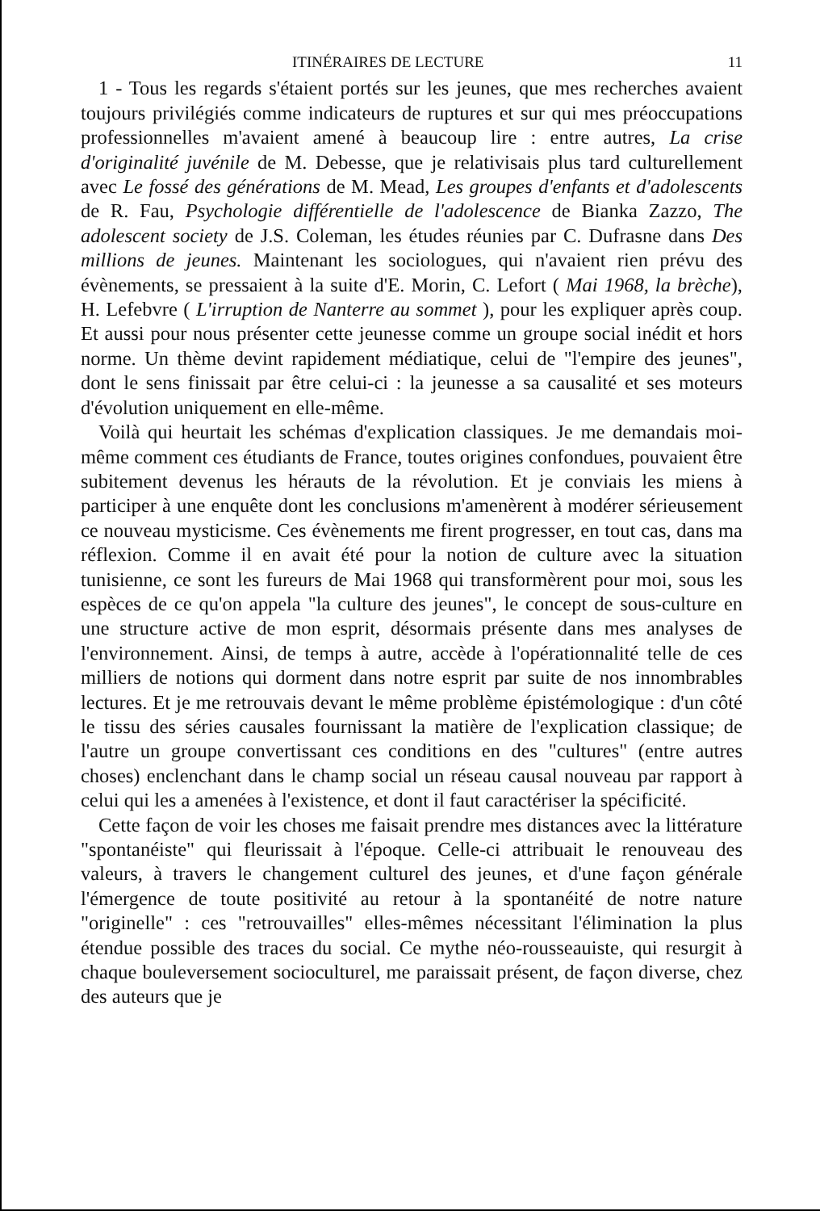ITINÉRAIRES DE LECTURE 11
1 - Tous les regards s'étaient portés sur les jeunes, que mes recherches avaient toujours privilégiés comme indicateurs de ruptures et sur qui mes préoccupations professionnelles m'avaient amené à beaucoup lire : entre autres, La crise d'originalité juvénile de M. Debesse, que je relativisais plus tard culturellement avec Le fossé des générations de M. Mead, Les groupes d'enfants et d'adolescents de R. Fau, Psychologie différentielle de l'adolescence de Bianka Zazzo, The adolescent society de J.S. Coleman, les études réunies par C. Dufrasne dans Des millions de jeunes. Maintenant les sociologues, qui n'avaient rien prévu des évènements, se pressaient à la suite d'E. Morin, C. Lefort ( Mai 1968, la brèche), H. Lefebvre ( L'irruption de Nanterre au sommet ), pour les expliquer après coup. Et aussi pour nous présenter cette jeunesse comme un groupe social inédit et hors norme. Un thème devint rapidement médiatique, celui de "l'empire des jeunes", dont le sens finissait par être celui-ci : la jeunesse a sa causalité et ses moteurs d'évolution uniquement en elle-même.
Voilà qui heurtait les schémas d'explication classiques. Je me demandais moi-même comment ces étudiants de France, toutes origines confondues, pouvaient être subitement devenus les hérauts de la révolution. Et je conviais les miens à participer à une enquête dont les conclusions m'amenèrent à modérer sérieusement ce nouveau mysticisme. Ces évènements me firent progresser, en tout cas, dans ma réflexion. Comme il en avait été pour la notion de culture avec la situation tunisienne, ce sont les fureurs de Mai 1968 qui transformèrent pour moi, sous les espèces de ce qu'on appela "la culture des jeunes", le concept de sous-culture en une structure active de mon esprit, désormais présente dans mes analyses de l'environnement. Ainsi, de temps à autre, accède à l'opérationnalité telle de ces milliers de notions qui dorment dans notre esprit par suite de nos innombrables lectures. Et je me retrouvais devant le même problème épistémologique : d'un côté le tissu des séries causales fournissant la matière de l'explication classique; de l'autre un groupe convertissant ces conditions en des "cultures" (entre autres choses) enclenchant dans le champ social un réseau causal nouveau par rapport à celui qui les a amenées à l'existence, et dont il faut caractériser la spécificité.
Cette façon de voir les choses me faisait prendre mes distances avec la littérature "spontanéiste" qui fleurissait à l'époque. Celle-ci attribuait le renouveau des valeurs, à travers le changement culturel des jeunes, et d'une façon générale l'émergence de toute positivité au retour à la spontanéité de notre nature "originelle" : ces "retrouvailles" elles-mêmes nécessitant l'élimination la plus étendue possible des traces du social. Ce mythe néo-rousseauiste, qui resurgit à chaque bouleversement socioculturel, me paraissait présent, de façon diverse, chez des auteurs que je